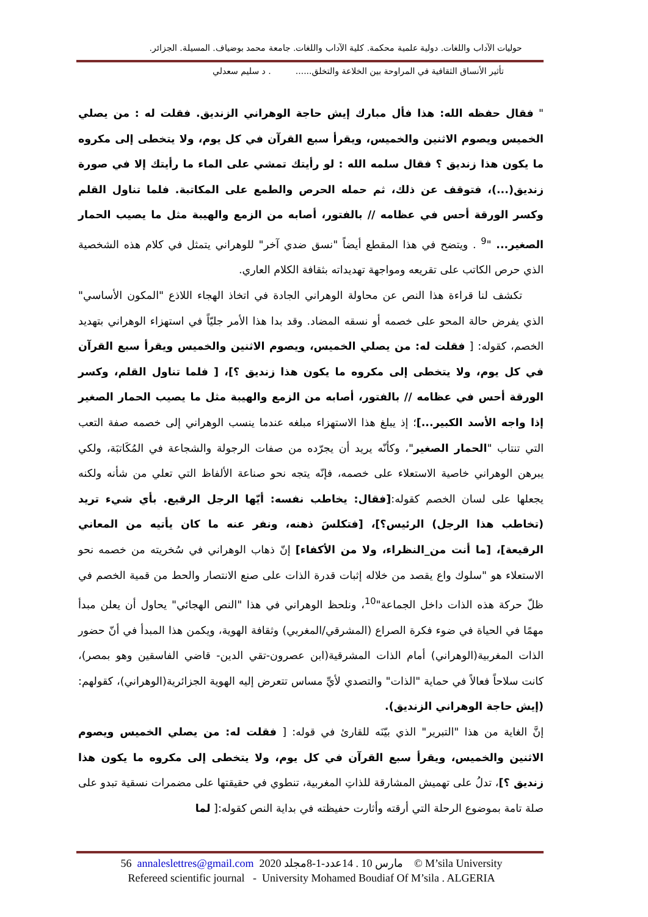حوليات الآداب واللغات. دولية علمية محكمة. كلية الآداب واللغات. جامعة محمد بوضياف. المسيلة. الجزائر.
تأثير الأنساق الثقافية في المراوحة بين الخلاعة والتخلق...... . د سليم سعدلي
" فقال حفظه الله: هذا فأل مبارك إيش حاجة الوهراني الزنديق. فقلت له : من يصلي الخميس ويصوم الاثنين والخميس، ويقرأ سبع القرآن في كل يوم، ولا يتخطى إلى مكروه ما يكون هذا زنديق ؟ فقال سلمه الله : لو رأيتك تمشي على الماء ما رأيتك إلا في صورة زنديق(...)، فتوقف عن ذلك، ثم حمله الحرص والطمع على المكاتبة. فلما تناول القلم وكسر الورقة أحس في عظامه // بالفتور، أصابه من الزمع والهيبة مثل ما يصيب الحمار الصغير... "<sup>9</sup> . ويتضح في هذا المقطع أيضاً "نسق ضدي آخر" للوهراني يتمثل في كلام هذه الشخصية الذي حرص الكاتب على تقريعه ومواجهة تهديداته بثقافة الكلام العاري.
تكشف لنا قراءة هذا النص عن محاولة الوهراني الجادة في اتخاذ الهجاء اللاذع "المكون الأساسي" الذي يفرض حالة المحو على خصمه أو نسقه المضاد. وقد بدا هذا الأمر جليّاً في استهزاء الوهراني بتهديد الخصم، كقوله: [ فقلت له: من يصلي الخميس، ويصوم الاثنين والخميس ويقرأ سبع القرآن في كل يوم، ولا يتخطى إلى مكروه ما يكون هذا زنديق ؟]، [ فلما تناول القلم، وكسر الورقة أحس في عظامه // بالفتور، أصابه من الزمع والهيبة مثل ما يصيب الحمار الصغير إذا واجه الأسد الكبير...]؛ إذ يبلغ هذا الاستهزاء مبلغه عندما ينسب الوهراني إلى خصمه صفة التعب التي تنتاب "الحمار الصغير"، وكأنّه يريد أن يجرّده من صفات الرجولة والشجاعة في المُكَاتبَة، ولكي يبرهن الوهراني خاصية الاستعلاء على خصمه، فإنّه يتجه نحو صناعة الألفاظ التي تعلي من شأنه ولكنه يجعلها على لسان الخصم كقوله:[فقال: يخاطب نفسه: أيّها الرجل الرقيع. بأي شيء تريد (تخاطب هذا الرجل) الرئيس؟]، [فتكلسَ ذهنه، ونفر عنه ما كان يأتيه من المعاني الرقيعة]، [ما أنت من_النظراء، ولا من الأكفاء] إنّ ذهاب الوهراني في سُخريته من خصمه نحو الاستعلاء هو "سلوك واع يقصد من خلاله إثبات قدرة الذات على صنع الانتصار والحط من قمية الخصم في ظلّ حركة هذه الذات داخل الجماعة"<sup>10</sup>، ونلحظ الوهراني في هذا "النص الهجائي" يحاول أن يعلن مبدأ مهمًا في الحياة في ضوء فكرة الصراع (المشرقي/المغربي) وثقافة الهوية، ويكمن هذا المبدأ في أنّ حضور الذات المغربية(الوهراني) أمام الذات المشرقية(ابن عصرون-تقي الدين- قاضي الفاسقين وهو بمصر)، كانت سلاحاً فعالاً في حماية "الذات" والتصدي لأيِّ مساس تتعرض إليه الهوية الجزائرية(الوهراني)، كقولهم: (إيش حاجة الوهراني الزنديق).
إنَّ الغاية من هذا "التبرير" الذي بيّنَه للقارئ في قوله: [ فقلت له: من يصلي الخميس ويصوم الاثنين والخميس، ويقرأ سبع القرآن في كل يوم، ولا يتخطى إلى مكروه ما يكون هذا زنديق ؟]، تدلُ على تهميش المشارقة للذاتِ المغربية، تنطوي في حقيقتها على مضمرات نسقية تبدو على صلة تامة بموضوع الرحلة التي أرقته وأثارت حفيظته في بداية النص كقوله:[ لما
56 annaleslettres@gmail.com 2020 مارس 10 . 14عدد-1-8مجلد © M’sila University
Refereed scientific journal - University Mohamed Boudiaf Of M’sila . ALGERIA